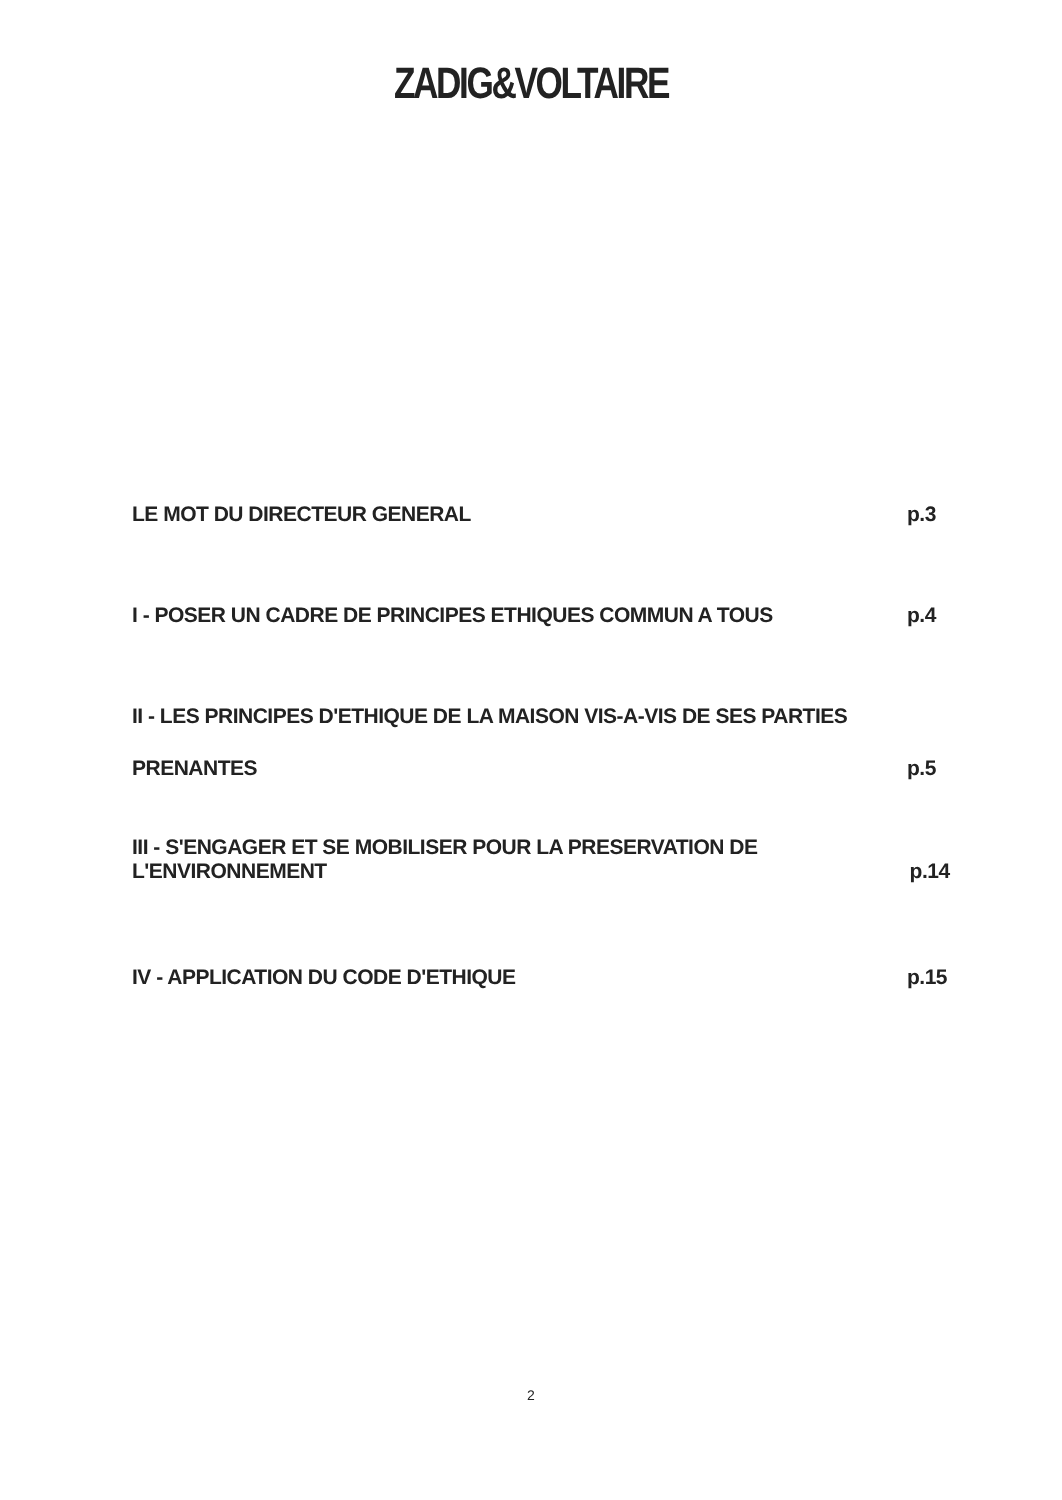ZADIG&VOLTAIRE
LE MOT DU DIRECTEUR GENERAL p.3
I - POSER UN CADRE DE PRINCIPES ETHIQUES COMMUN A TOUS p.4
II - LES PRINCIPES D'ETHIQUE DE LA MAISON VIS-A-VIS DE SES PARTIES
PRENANTES p.5
III - S'ENGAGER ET SE MOBILISER POUR LA PRESERVATION DE L'ENVIRONNEMENT p.14
IV - APPLICATION DU CODE D'ETHIQUE p.15
2